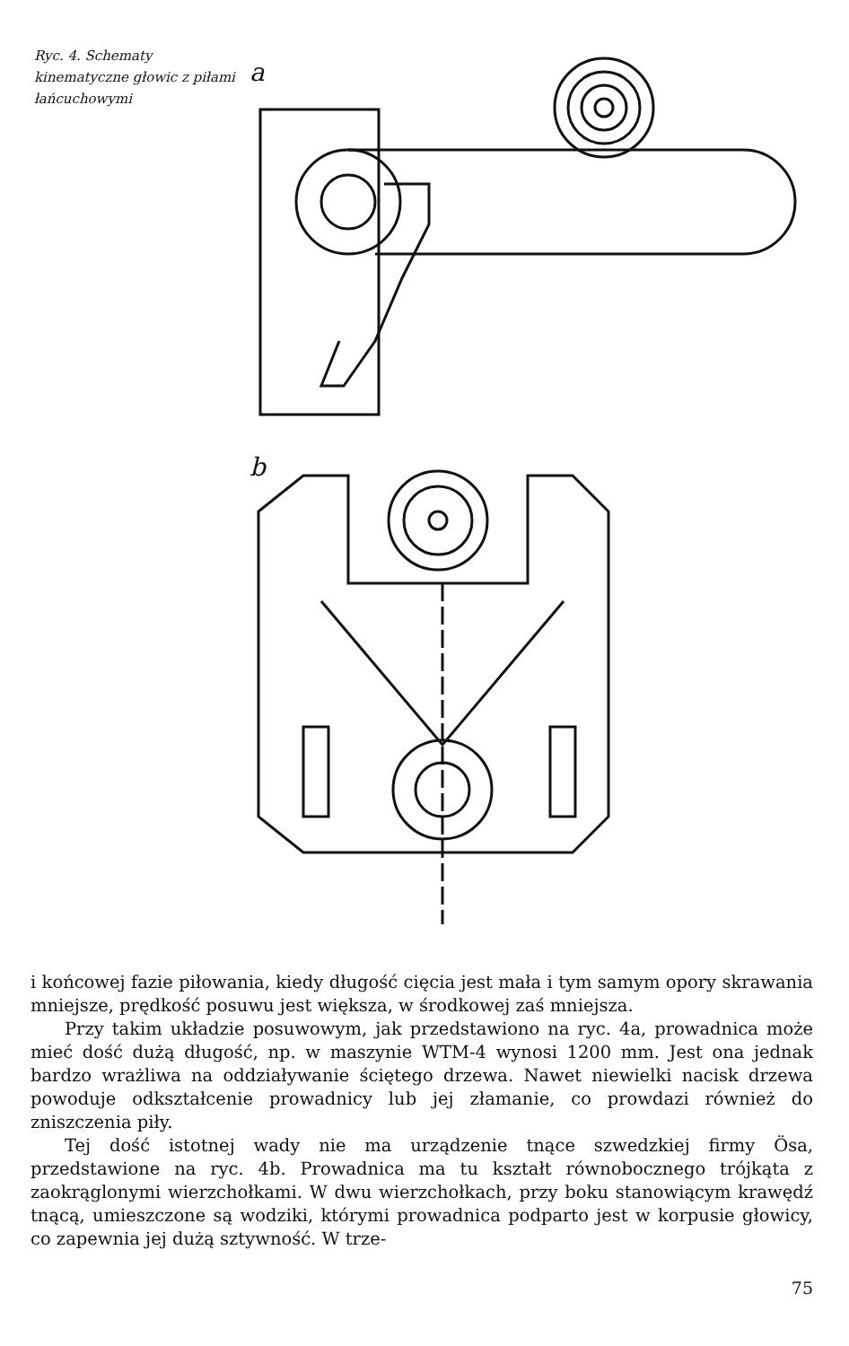Ryc. 4. Schematy kinematyczne głowic z piłami łańcuchowymi
a
b
i końcowej fazie piłowania, kiedy długość cięcia jest mała i tym samym opory skrawania mniejsze, prędkość posuwu jest większa, w środkowej zaś mniejsza.
Przy takim układzie posuwowym, jak przedstawiono na ryc. 4a, prowadnica może mieć dość dużą długość, np. w maszynie WTM-4 wynosi 1200 mm. Jest ona jednak bardzo wrażliwa na oddziaływanie ściętego drzewa. Nawet niewielki nacisk drzewa powoduje odkształcenie prowadnicy lub jej złamanie, co prowdazi również do zniszczenia piły.
Tej dość istotnej wady nie ma urządzenie tnące szwedzkiej firmy Ösa, przedstawione na ryc. 4b. Prowadnica ma tu kształt równobocznego trójkąta z zaokrąglonymi wierzchołkami. W dwu wierzchołkach, przy boku stanowiącym krawędź tnącą, umieszczone są wodziki, którymi prowadnica podparto jest w korpusie głowicy, co zapewnia jej dużą sztywność. W trze-
75